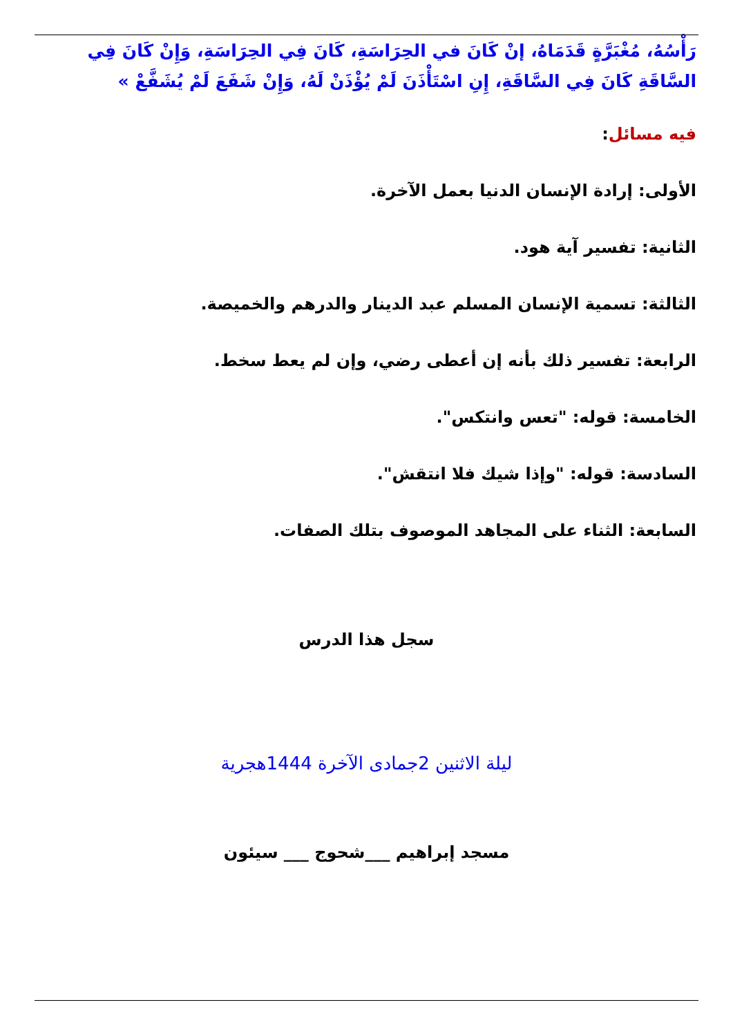رَأْسُهُ، مُغْبَرَّةٍ قَدَمَاهُ، إنْ كَانَ في الحِرَاسَةِ، كَانَ فِي الحِرَاسَةِ، وَإِنْ كَانَ فِي السَّاقَةِ كَانَ فِي السَّاقَةِ، إِنِ اسْتَأْذَنَ لَمْ يُؤْذَنْ لَهُ، وَإِنْ شَفَعَ لَمْ يُشَفَّعْ »
فيه مسائل:
الأولى: إرادة الإنسان الدنيا بعمل الآخرة.
الثانية: تفسير آية هود.
الثالثة: تسمية الإنسان المسلم عبد الدينار والدرهم والخميصة.
الرابعة: تفسير ذلك بأنه إن أعطى رضي، وإن لم يعط سخط.
الخامسة: قوله: "تعس وانتكس".
السادسة: قوله: "وإذا شيك فلا انتقش".
السابعة: الثناء على المجاهد الموصوف بتلك الصفات.
سجل هذا الدرس
ليلة الاثنين 2جمادى الآخرة 1444هجرية
مسجد إبراهيم ___شحوج ___ سيئون